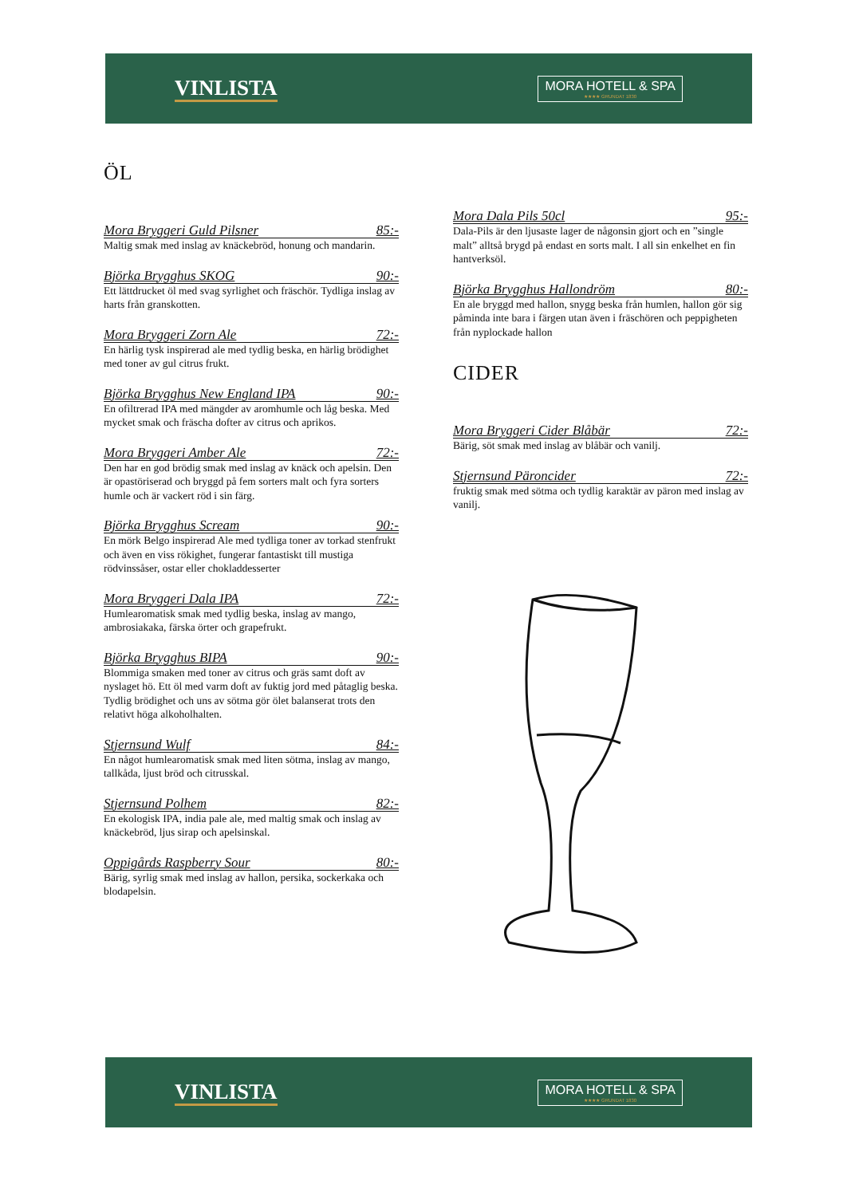VINLISTA
MORA HOTELL & SPA
★★★★ GRUNDAT 1830
ÖL
Mora Bryggeri Guld Pilsner 85:-
Maltig smak med inslag av knäckebröd, honung och mandarin.
Björka Brygghus SKOG 90:-
Ett lättdrucket öl med svag syrlighet och fräschör. Tydliga inslag av harts från granskotten.
Mora Bryggeri Zorn Ale 72:-
En härlig tysk inspirerad ale med tydlig beska, en härlig brödighet med toner av gul citrus frukt.
Björka Brygghus New England IPA 90:-
En ofiltrerad IPA med mängder av aromhumle och låg beska. Med mycket smak och fräscha dofter av citrus och aprikos.
Mora Bryggeri Amber Ale 72:-
Den har en god brödig smak med inslag av knäck och apelsin. Den är opastöriserad och bryggd på fem sorters malt och fyra sorters humle och är vackert röd i sin färg.
Björka Brygghus Scream 90:-
En mörk Belgo inspirerad Ale med tydliga toner av torkad stenfrukt och även en viss rökighet, fungerar fantastiskt till mustiga rödvinssåser, ostar eller chokladdesserter
Mora Bryggeri Dala IPA 72:-
Humlearomatisk smak med tydlig beska, inslag av mango, ambrosiakaka, färska örter och grapefrukt.
Björka Brygghus BIPA 90:-
Blommiga smaken med toner av citrus och gräs samt doft av nyslaget hö. Ett öl med varm doft av fuktig jord med påtaglig beska. Tydlig brödighet och uns av sötma gör ölet balanserat trots den relativt höga alkoholhalten.
Stjernsund Wulf 84:-
En något humlearomatisk smak med liten sötma, inslag av mango, tallkåda, ljust bröd och citrusskal.
Stjernsund Polhem 82:-
En ekologisk IPA, india pale ale, med maltig smak och inslag av knäckebröd, ljus sirap och apelsinskal.
Oppigårds Raspberry Sour 80:-
Bärig, syrlig smak med inslag av hallon, persika, sockerkaka och blodapelsin.
Mora Dala Pils 50cl 95:-
Dala-Pils är den ljusaste lager de någonsin gjort och en ”single malt” alltså brygd på endast en sorts malt. I all sin enkelhet en fin hantverksöl.
Björka Brygghus Hallondröm 80:-
En ale bryggd med hallon, snygg beska från humlen, hallon gör sig påminda inte bara i färgen utan även i fräschören och peppigheten från nyplockade hallon
CIDER
Mora Bryggeri Cider Blåbär 72:-
Bärig, söt smak med inslag av blåbär och vanilj.
Stjernsund Päroncider 72:-
fruktig smak med sötma och tydlig karaktär av päron med inslag av vanilj.
VINLISTA
MORA HOTELL & SPA
★★★★ GRUNDAT 1830